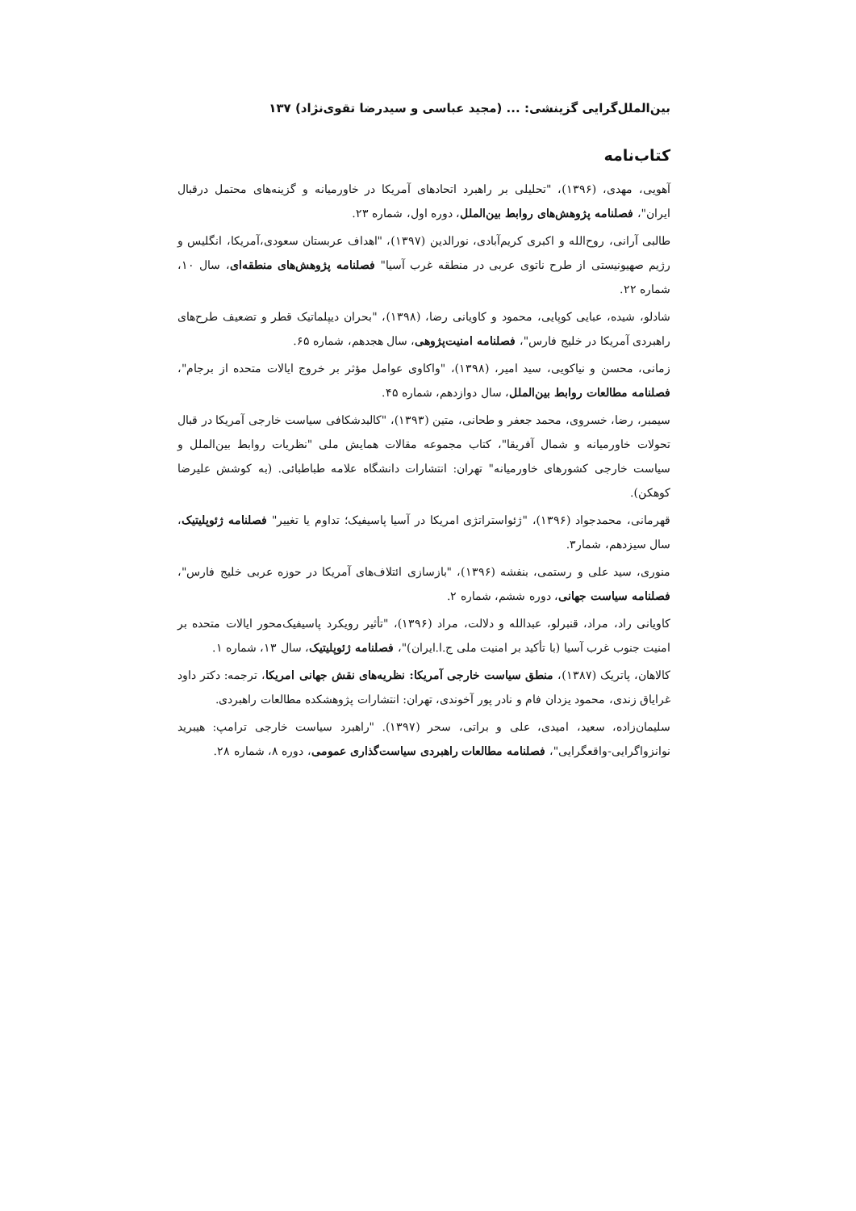بین‌الملل‌گرایی گزینشی: ... (مجید عباسی و سیدرضا تقوی‌نژاد) ۱۳۷
کتاب‌نامه
آهویی، مهدی، (۱۳۹۶)، "تحلیلی بر راهبرد اتحادهای آمریکا در خاورمیانه و گزینه‌های محتمل درقبال ایران"، فصلنامه پژوهش‌های روابط بین‌الملل، دوره اول، شماره ۲۳.
طالبی آرانی، روح‌الله و اکبری کریم‌آبادی، نورالدین (۱۳۹۷)، "اهداف عربستان سعودی،آمریکا، انگلیس و رژیم صهیونیستی از طرح ناتوی عربی در منطقه غرب آسیا" فصلنامه پژوهش‌های منطقه‌ای، سال ۱۰، شماره ۲۲.
شادلو، شیده، عبایی کوپایی، محمود و کاویانی رضا، (۱۳۹۸)، "بحران دیپلماتیک قطر و تضعیف طرح‌های راهبردی آمریکا در خلیج فارس"، فصلنامه امنیت‌پژوهی، سال هجدهم، شماره ۶۵.
زمانی، محسن و نیاکویی، سید امیر، (۱۳۹۸)، "واکاوی عوامل مؤثر بر خروج ایالات متحده از برجام"، فصلنامه مطالعات روابط بین‌الملل، سال دوازدهم، شماره ۴۵.
سیمبر، رضا، خسروی، محمد جعفر و طحانی، متین (۱۳۹۳)، "کالبدشکافی سیاست خارجی آمریکا در قبال تحولات خاورمیانه و شمال آفریقا"، کتاب مجموعه مقالات همایش ملی "نظریات روابط بین‌الملل و سیاست خارجی کشورهای خاورمیانه" تهران: انتشارات دانشگاه علامه طباطبائی. (به کوشش علیرضا کوهکن).
قهرمانی، محمدجواد (۱۳۹۶)، "ژئواستراتژی امریکا در آسیا پاسیفیک؛ تداوم یا تغییر" فصلنامه ژئوپلیتیک، سال سیزدهم، شمار۳.
منوری، سید علی و رستمی، بنفشه (۱۳۹۶)، "بازسازی ائتلاف‌های آمریکا در حوزه عربی خلیج فارس"، فصلنامه سیاست جهانی، دوره ششم، شماره ۲.
کاویانی راد، مراد، قنبرلو، عبدالله و دلالت، مراد (۱۳۹۶)، "تأثیر رویکرد پاسیفیک‌محور ایالات متحده بر امنیت جنوب غرب آسیا (با تأکید بر امنیت ملی ج.ا.ایران)"، فصلنامه ژئوپلیتیک، سال ۱۳، شماره ۱.
کالاهان، پاتریک (۱۳۸۷)، منطق سیاست خارجی آمریکا: نظریه‌های نقش جهانی امریکا، ترجمه: دکتر داود غرایاق زندی، محمود یزدان فام و نادر پور آخوندی، تهران: انتشارات پژوهشکده مطالعات راهبردی.
سلیمان‌زاده، سعید، امیدی، علی و براتی، سحر (۱۳۹۷). "راهبرد سیاست خارجی ترامپ: هیبرید نوانزواگرایی-واقعگرایی"، فصلنامه مطالعات راهبردی سیاست‌گذاری عمومی، دوره ۸، شماره ۲۸.